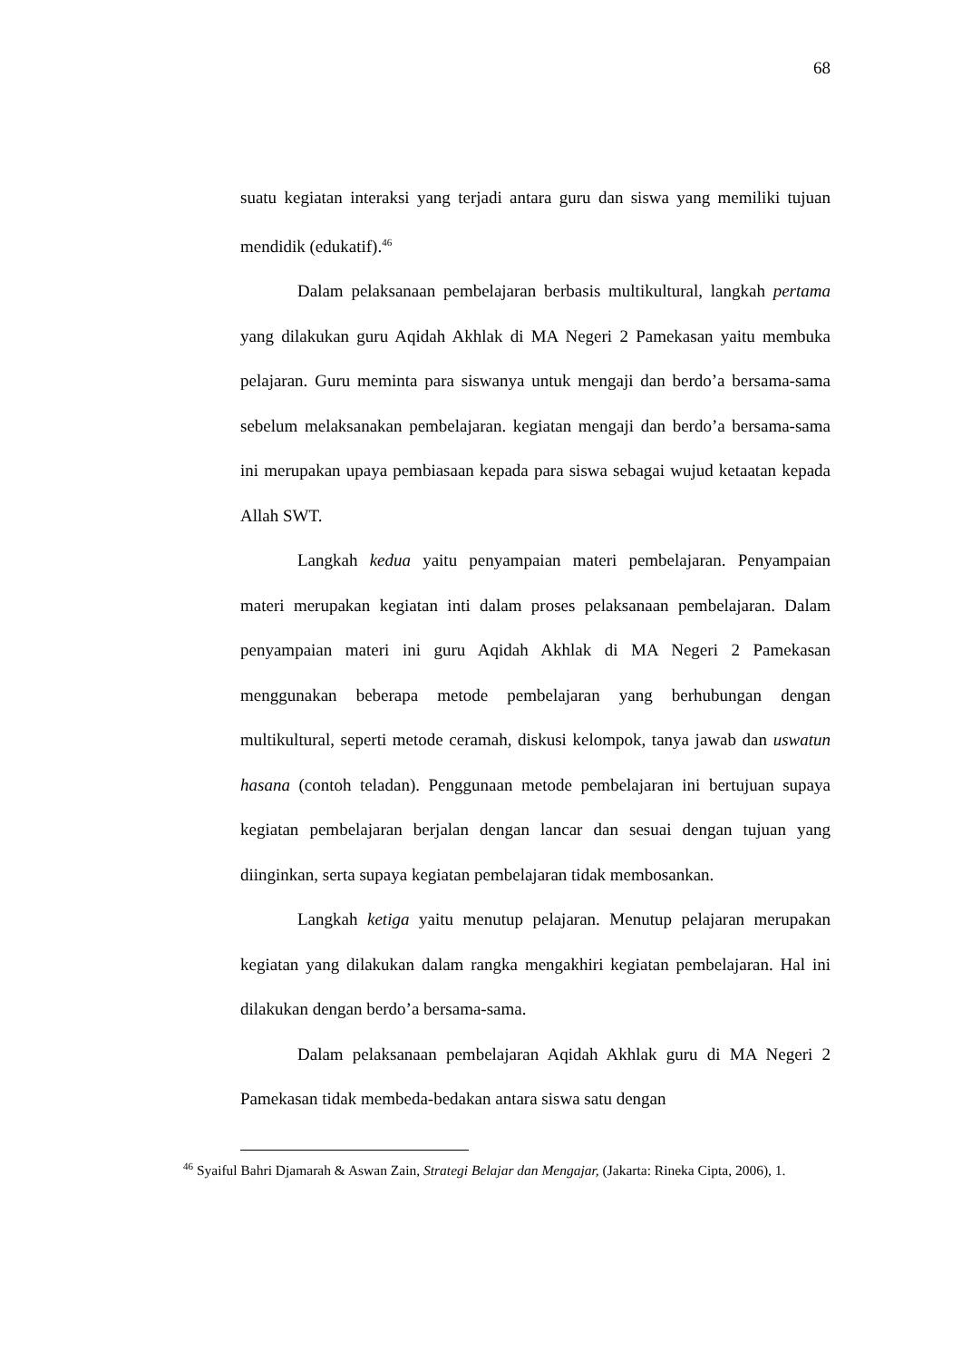68
suatu kegiatan interaksi yang terjadi antara guru dan siswa yang memiliki tujuan mendidik (edukatif).<sup>46</sup>
Dalam pelaksanaan pembelajaran berbasis multikultural, langkah pertama yang dilakukan guru Aqidah Akhlak di MA Negeri 2 Pamekasan yaitu membuka pelajaran. Guru meminta para siswanya untuk mengaji dan berdo’a bersama-sama sebelum melaksanakan pembelajaran. kegiatan mengaji dan berdo’a bersama-sama ini merupakan upaya pembiasaan kepada para siswa sebagai wujud ketaatan kepada Allah SWT.
Langkah kedua yaitu penyampaian materi pembelajaran. Penyampaian materi merupakan kegiatan inti dalam proses pelaksanaan pembelajaran. Dalam penyampaian materi ini guru Aqidah Akhlak di MA Negeri 2 Pamekasan menggunakan beberapa metode pembelajaran yang berhubungan dengan multikultural, seperti metode ceramah, diskusi kelompok, tanya jawab dan uswatun hasana (contoh teladan). Penggunaan metode pembelajaran ini bertujuan supaya kegiatan pembelajaran berjalan dengan lancar dan sesuai dengan tujuan yang diinginkan, serta supaya kegiatan pembelajaran tidak membosankan.
Langkah ketiga yaitu menutup pelajaran. Menutup pelajaran merupakan kegiatan yang dilakukan dalam rangka mengakhiri kegiatan pembelajaran. Hal ini dilakukan dengan berdo’a bersama-sama.
Dalam pelaksanaan pembelajaran Aqidah Akhlak guru di MA Negeri 2 Pamekasan tidak membeda-bedakan antara siswa satu dengan
<sup>46</sup> Syaiful Bahri Djamarah & Aswan Zain, Strategi Belajar dan Mengajar, (Jakarta: Rineka Cipta, 2006), 1.